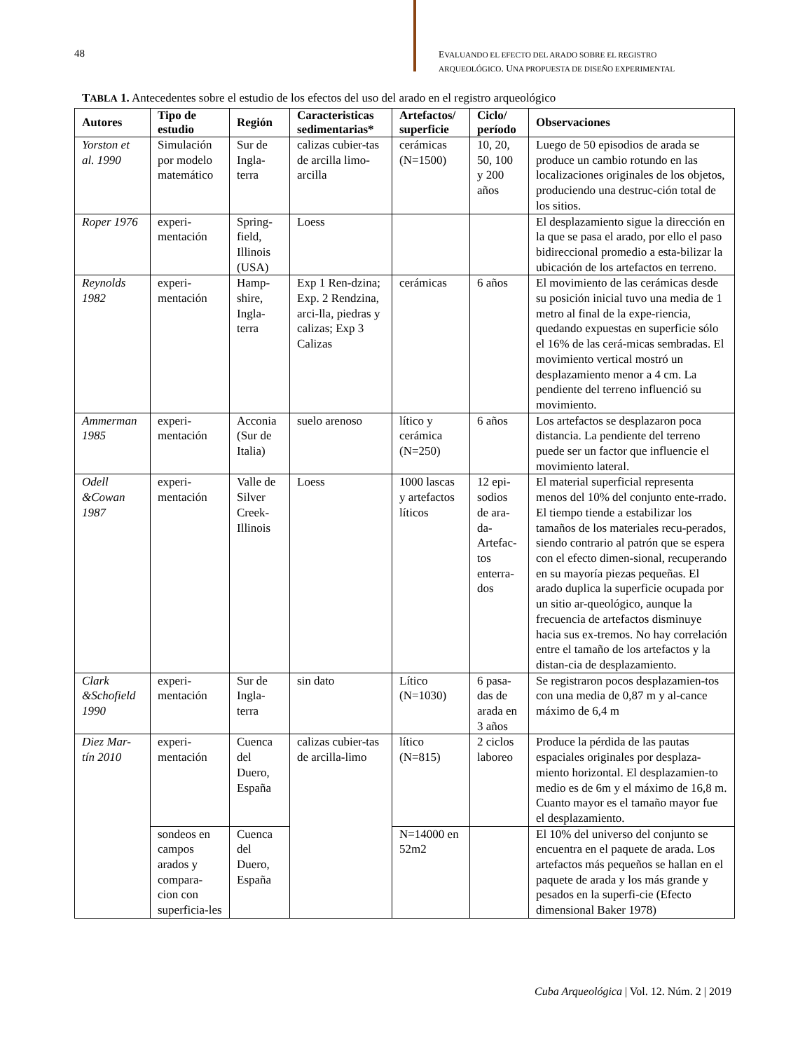48
EVALUANDO EL EFECTO DEL ARADO SOBRE EL REGISTRO ARQUEOLÓGICO. UNA PROPUESTA DE DISEÑO EXPERIMENTAL
TABLA 1. Antecedentes sobre el estudio de los efectos del uso del arado en el registro arqueológico
| Autores | Tipo de estudio | Región | Caracteristicas sedimentarias* | Artefactos/ superficie | Ciclo/ período | Observaciones |
| --- | --- | --- | --- | --- | --- | --- |
| Yorston et al. 1990 | Simulación por modelo matemático | Sur de Ingla-terra | calizas cubier-tas de arcilla limo-arcilla | cerámicas (N=1500) | 10, 20, 50, 100 y 200 años | Luego de 50 episodios de arada se produce un cambio rotundo en las localizaciones originales de los objetos, produciendo una destruc-ción total de los sitios. |
| Roper 1976 | experi-mentación | Spring-field, Illinois (USA) | Loess | | | El desplazamiento sigue la dirección en la que se pasa el arado, por ello el paso bidireccional promedio a esta-bilizar la ubicación de los artefactos en terreno. |
| Reynolds 1982 | experi-mentación | Hamp-shire, Ingla-terra | Exp 1 Ren-dzina; Exp. 2 Rendzina, arci-lla, piedras y calizas; Exp 3 Calizas | cerámicas | 6 años | El movimiento de las cerámicas desde su posición inicial tuvo una media de 1 metro al final de la expe-riencia, quedando expuestas en superficie sólo el 16% de las cerá-micas sembradas. El movimiento vertical mostró un desplazamiento menor a 4 cm. La pendiente del terreno influenció su movimiento. |
| Ammerman 1985 | experi-mentación | Acconia (Sur de Italia) | suelo arenoso | lítico y cerámica (N=250) | 6 años | Los artefactos se desplazaron poca distancia. La pendiente del terreno puede ser un factor que influencie el movimiento lateral. |
| Odell &Cowan 1987 | experi-mentación | Valle de Silver Creek-Illinois | Loess | 1000 lascas y artefactos líticos | 12 epi-sodios de ara-da-Artefac-tos enterra-dos | El material superficial representa menos del 10% del conjunto ente-rrado. El tiempo tiende a estabilizar los tamaños de los materiales recu-perados, siendo contrario al patrón que se espera con el efecto dimen-sional, recuperando en su mayoría piezas pequeñas. El arado duplica la superficie ocupada por un sitio ar-queológico, aunque la frecuencia de artefactos disminuye hacia sus ex-tremos. No hay correlación entre el tamaño de los artefactos y la distan-cia de desplazamiento. |
| Clark &Schofield 1990 | experi-mentación | Sur de Ingla-terra | sin dato | Lítico (N=1030) | 6 pasa-das de arada en 3 años | Se registraron pocos desplazamien-tos con una media de 0,87 m y al-cance máximo de 6,4 m |
| Diez Mar-tín 2010 | experi-mentación | Cuenca del Duero, España | calizas cubier-tas de arcilla-limo | lítico (N=815) | 2 ciclos laboreo | Produce la pérdida de las pautas espaciales originales por desplaza-miento horizontal. El desplazamien-to medio es de 6m y el máximo de 16,8 m. Cuanto mayor es el tamaño mayor fue el desplazamiento. |
| | sondeos en campos arados y compara-cion con superficia-les | Cuenca del Duero, España | | N=14000 en 52m2 | | El 10% del universo del conjunto se encuentra en el paquete de arada. Los artefactos más pequeños se hallan en el paquete de arada y los más grande y pesados en la superfi-cie (Efecto dimensional Baker 1978) |
Cuba Arqueológica | Vol. 12. Núm. 2 | 2019